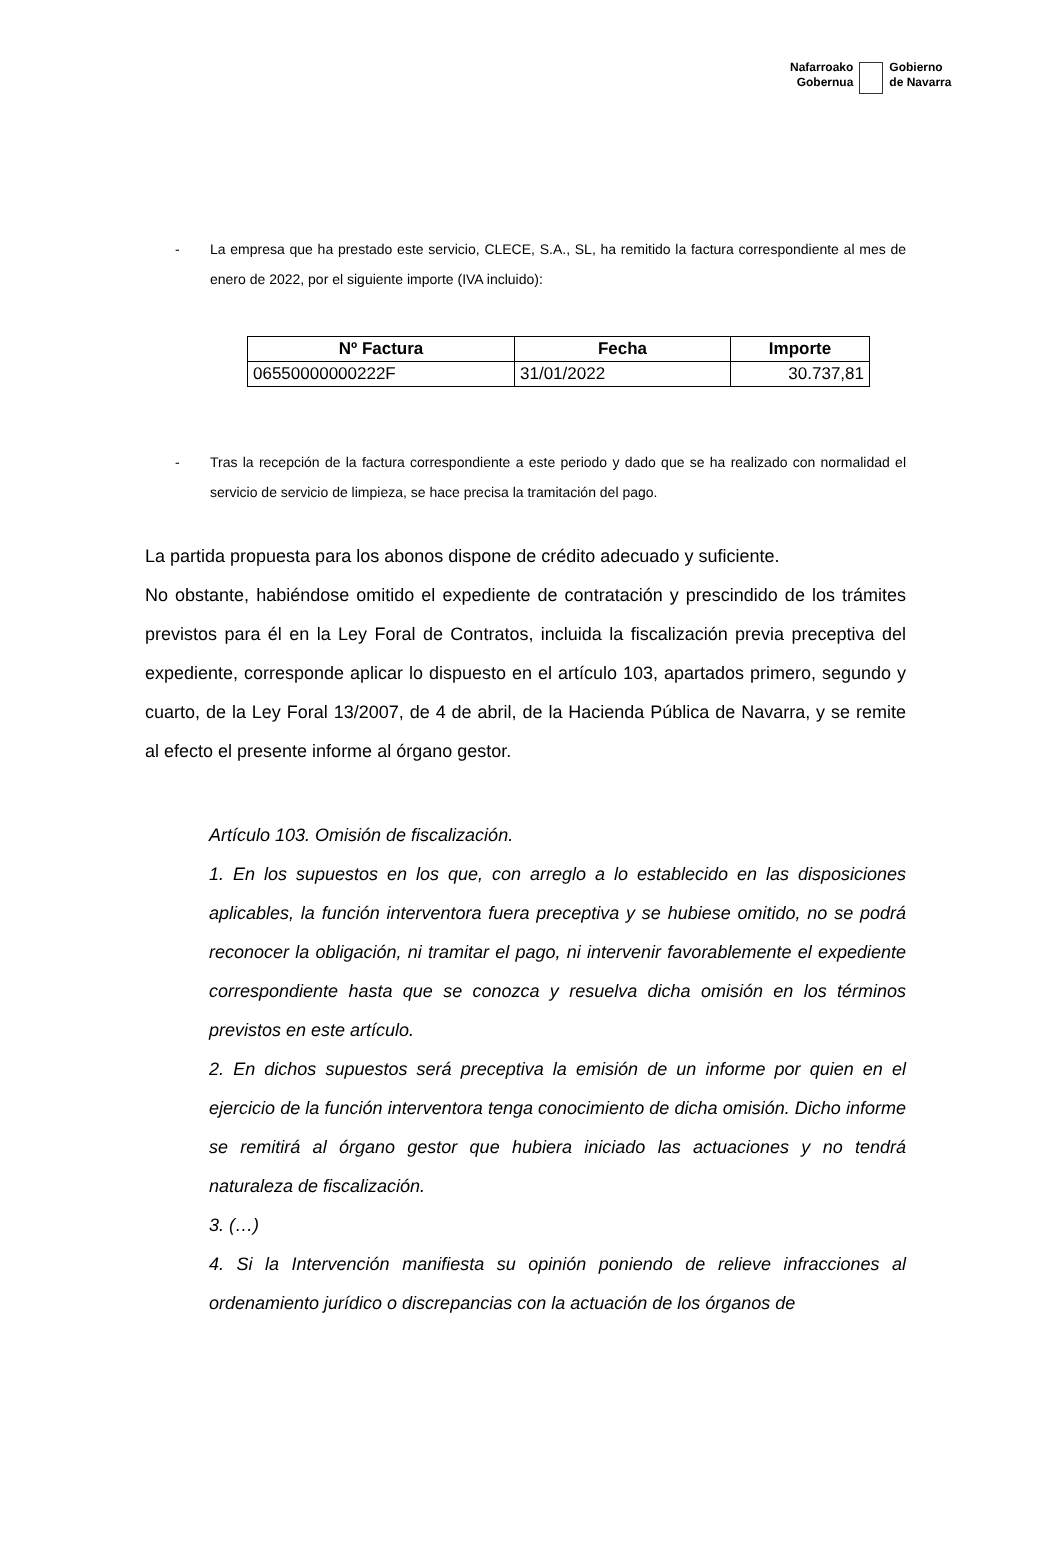Nafarroako
Gobernua
Gobierno
de Navarra
- La empresa que ha prestado este servicio, CLECE, S.A., SL, ha remitido la factura correspondiente al mes de enero de 2022, por el siguiente importe (IVA incluido):
| Nº Factura | Fecha | Importe |
| --- | --- | --- |
| 06550000000222F | 31/01/2022 | 30.737,81 |
- Tras la recepción de la factura correspondiente a este periodo y dado que se ha realizado con normalidad el servicio de servicio de limpieza, se hace precisa la tramitación del pago.
La partida propuesta para los abonos dispone de crédito adecuado y suficiente.
No obstante, habiéndose omitido el expediente de contratación y prescindido de los trámites previstos para él en la Ley Foral de Contratos, incluida la fiscalización previa preceptiva del expediente, corresponde aplicar lo dispuesto en el artículo 103, apartados primero, segundo y cuarto, de la Ley Foral 13/2007, de 4 de abril, de la Hacienda Pública de Navarra, y se remite al efecto el presente informe al órgano gestor.
Artículo 103. Omisión de fiscalización.
1. En los supuestos en los que, con arreglo a lo establecido en las disposiciones aplicables, la función interventora fuera preceptiva y se hubiese omitido, no se podrá reconocer la obligación, ni tramitar el pago, ni intervenir favorablemente el expediente correspondiente hasta que se conozca y resuelva dicha omisión en los términos previstos en este artículo.
2. En dichos supuestos será preceptiva la emisión de un informe por quien en el ejercicio de la función interventora tenga conocimiento de dicha omisión. Dicho informe se remitirá al órgano gestor que hubiera iniciado las actuaciones y no tendrá naturaleza de fiscalización.
3. (…)
4. Si la Intervención manifiesta su opinión poniendo de relieve infracciones al ordenamiento jurídico o discrepancias con la actuación de los órganos de